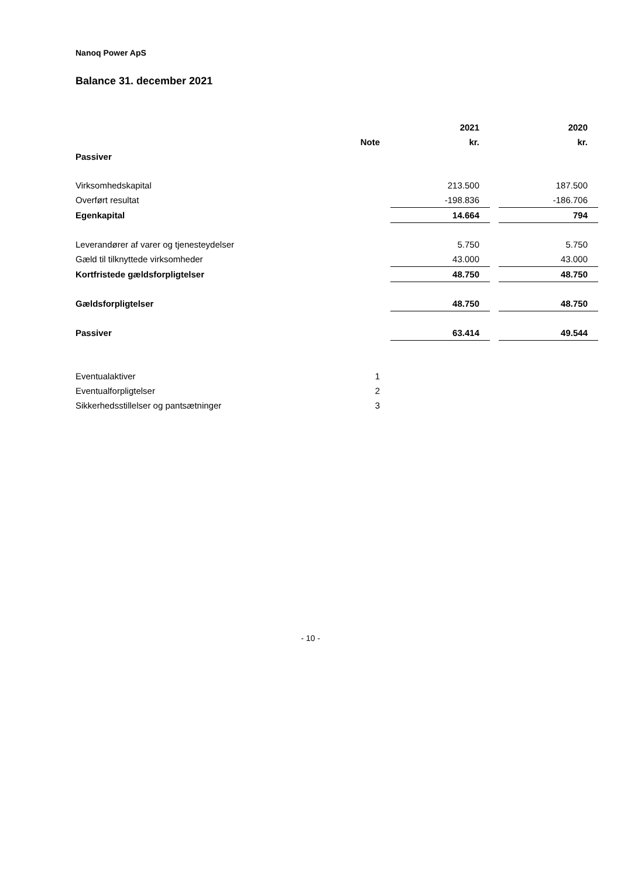Nanoq Power ApS
Balance 31. december 2021
| | | 2021 | | 2020 |
| --- | --- | --- | --- | --- |
| | Note | kr. | | kr. |
| Passiver | | | | |
| Virksomhedskapital | | 213.500 | | 187.500 |
| Overført resultat | | -198.836 | | -186.706 |
| Egenkapital | | 14.664 | | 794 |
| Leverandører af varer og tjenesteydelser | | 5.750 | | 5.750 |
| Gæld til tilknyttede virksomheder | | 43.000 | | 43.000 |
| Kortfristede gældsforpligtelser | | 48.750 | | 48.750 |
| Gældsforpligtelser | | 48.750 | | 48.750 |
| Passiver | | 63.414 | | 49.544 |
| Eventualaktiver | 1 | | | |
| Eventualforpligtelser | 2 | | | |
| Sikkerhedsstillelser og pantsætninger | 3 | | | |
- 10 -